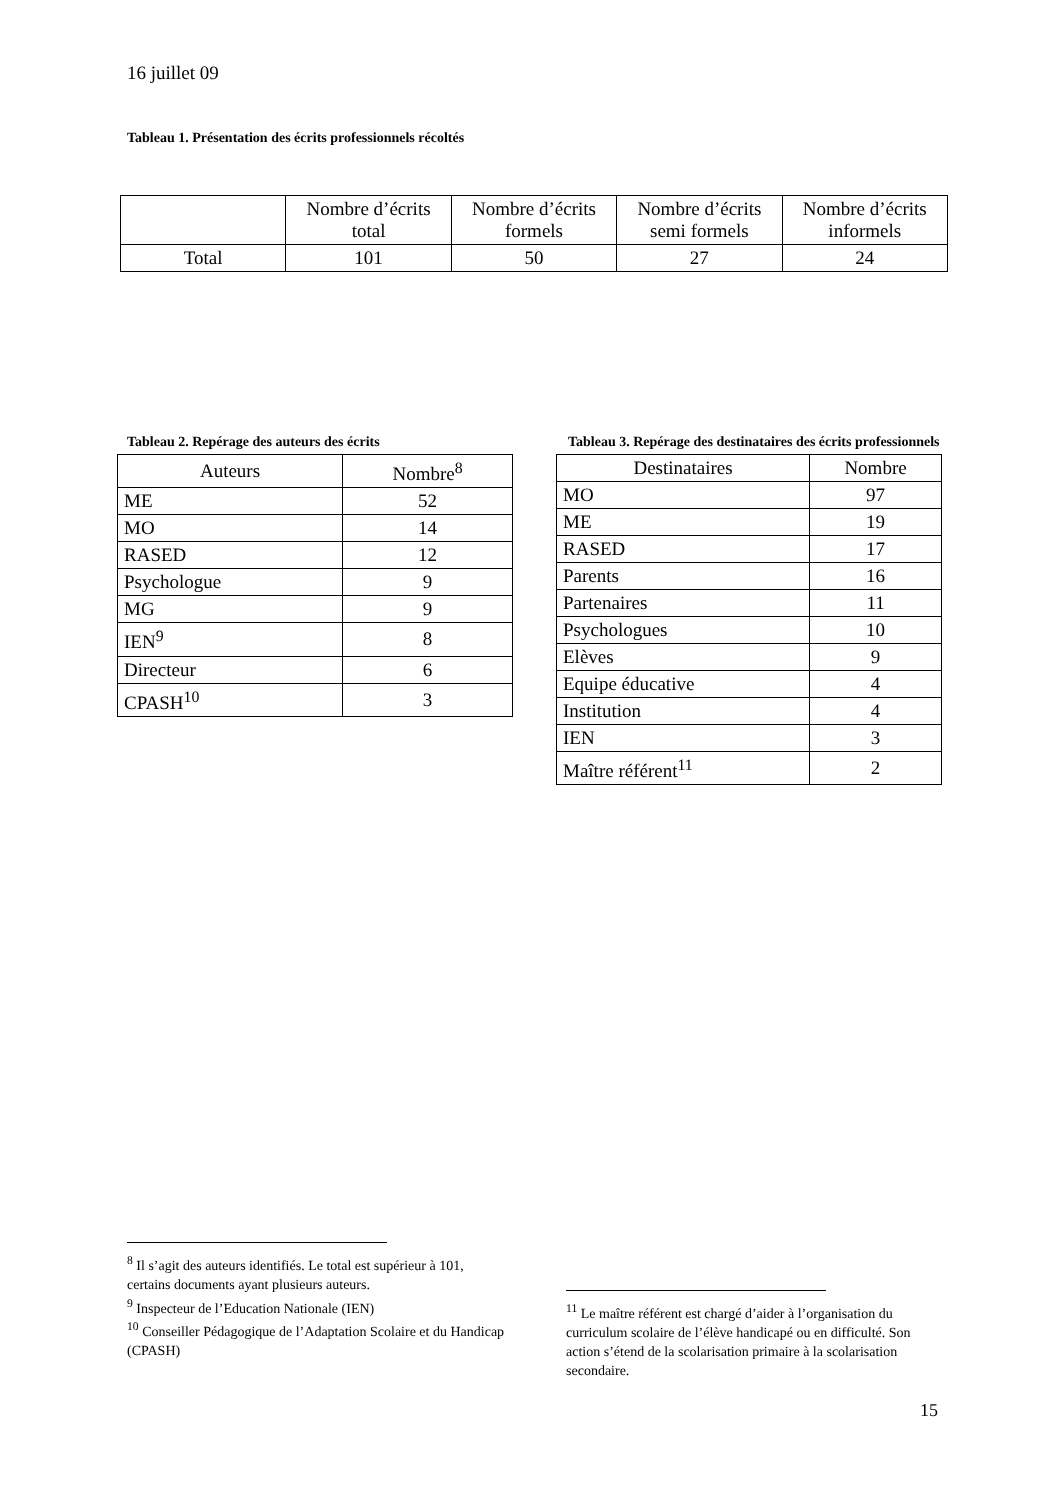16 juillet 09
Tableau 1. Présentation des écrits professionnels récoltés
| | Nombre d’écrits total | Nombre d’écrits formels | Nombre d’écrits semi formels | Nombre d’écrits informels |
| --- | --- | --- | --- | --- |
| Total | 101 | 50 | 27 | 24 |
Tableau 2. Repérage des auteurs des écrits
| Auteurs | Nombre<sup>8</sup> |
| --- | --- |
| ME | 52 |
| MO | 14 |
| RASED | 12 |
| Psychologue | 9 |
| MG | 9 |
| IEN<sup>9</sup> | 8 |
| Directeur | 6 |
| CPASH<sup>10</sup> | 3 |
Tableau 3. Repérage des destinataires des écrits professionnels
| Destinataires | Nombre |
| --- | --- |
| MO | 97 |
| ME | 19 |
| RASED | 17 |
| Parents | 16 |
| Partenaires | 11 |
| Psychologues | 10 |
| Elèves | 9 |
| Equipe éducative | 4 |
| Institution | 4 |
| IEN | 3 |
| Maître référent<sup>11</sup> | 2 |
<sup>8</sup> Il s’agit des auteurs identifiés. Le total est supérieur à 101, certains documents ayant plusieurs auteurs.
<sup>9</sup> Inspecteur de l’Education Nationale (IEN)
<sup>10</sup> Conseiller Pédagogique de l’Adaptation Scolaire et du Handicap (CPASH)
<sup>11</sup> Le maître référent est chargé d’aider à l’organisation du curriculum scolaire de l’élève handicapé ou en difficulté. Son action s’étend de la scolarisation primaire à la scolarisation secondaire.
15